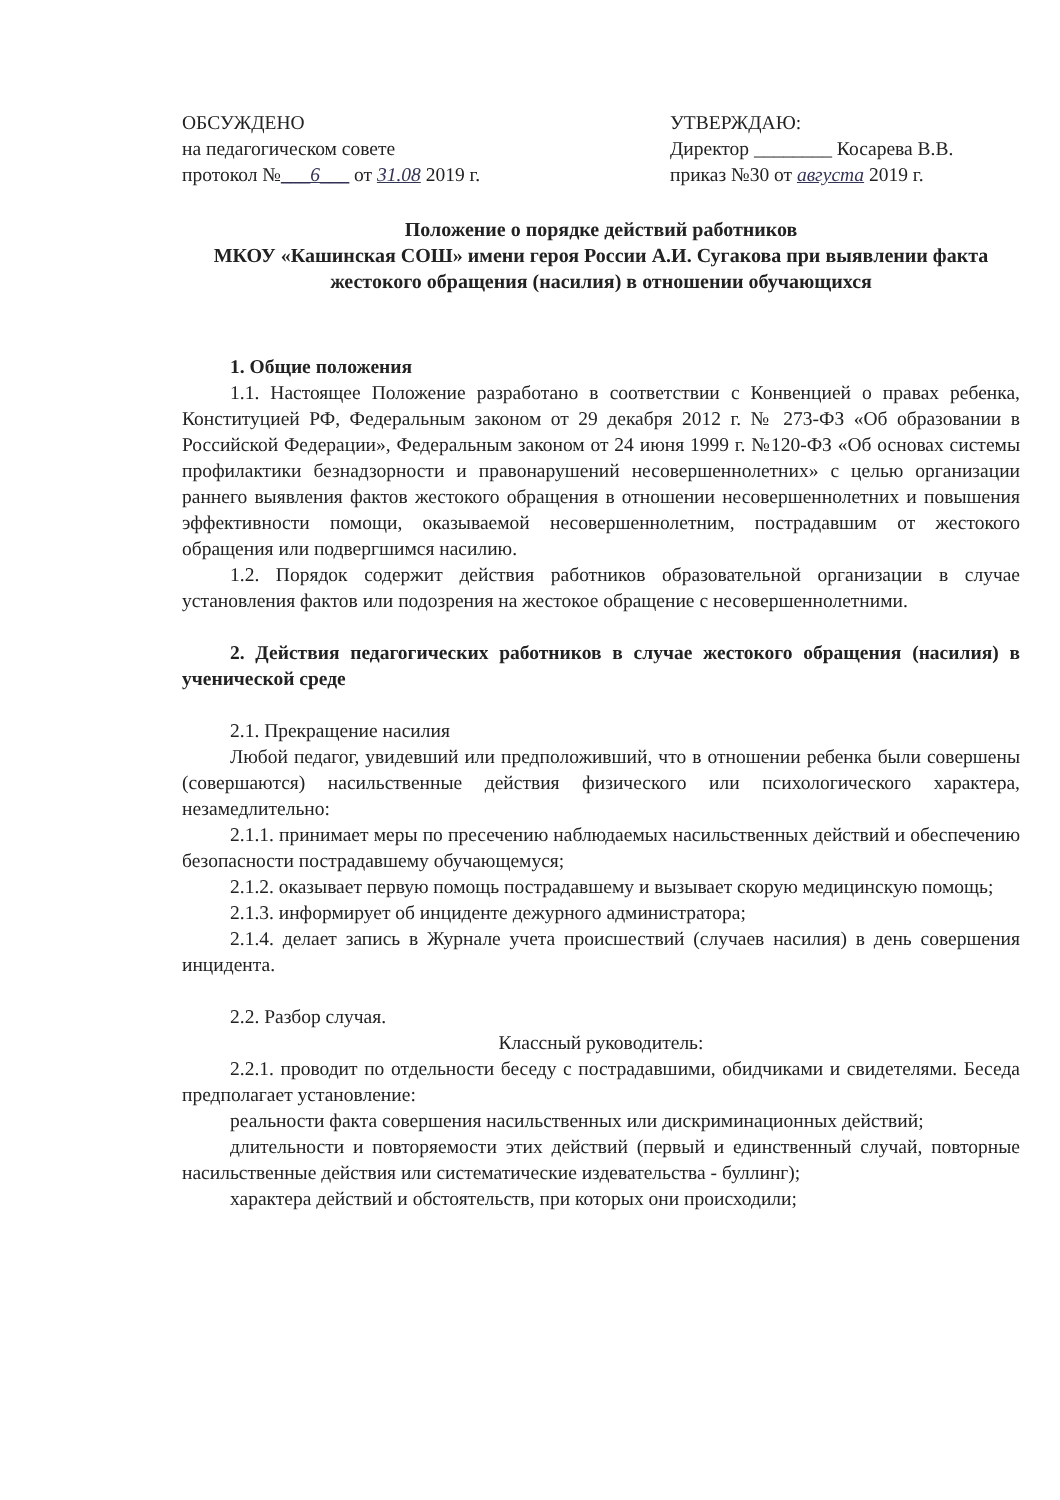ОБСУЖДЕНО
на педагогическом совете
протокол №___6___ от 31.08 2019 г.
УТВЕРЖДАЮ:
Директор ________ Косарева В.В.
приказ №30 от августа 2019 г.
Положение о порядке действий работников
МКОУ «Кашинская СОШ» имени героя России А.И. Сугакова при выявлении факта жестокого обращения (насилия) в отношении обучающихся
1. Общие положения
1.1. Настоящее Положение разработано в соответствии с Конвенцией о правах ребенка, Конституцией РФ, Федеральным законом от 29 декабря 2012 г. № 273-ФЗ «Об образовании в Российской Федерации», Федеральным законом от 24 июня 1999 г. №120-ФЗ «Об основах системы профилактики безнадзорности и правонарушений несовершеннолетних» с целью организации раннего выявления фактов жестокого обращения в отношении несовершеннолетних и повышения эффективности помощи, оказываемой несовершеннолетним, пострадавшим от жестокого обращения или подвергшимся насилию.
1.2. Порядок содержит действия работников образовательной организации в случае установления фактов или подозрения на жестокое обращение с несовершеннолетними.
2. Действия педагогических работников в случае жестокого обращения (насилия) в ученической среде
2.1. Прекращение насилия
Любой педагог, увидевший или предположивший, что в отношении ребенка были совершены (совершаются) насильственные действия физического или психологического характера, незамедлительно:
2.1.1. принимает меры по пресечению наблюдаемых насильственных действий и обеспечению безопасности пострадавшему обучающемуся;
2.1.2. оказывает первую помощь пострадавшему и вызывает скорую медицинскую помощь;
2.1.3. информирует об инциденте дежурного администратора;
2.1.4. делает запись в Журнале учета происшествий (случаев насилия) в день совершения инцидента.
2.2. Разбор случая.
Классный руководитель:
2.2.1. проводит по отдельности беседу с пострадавшими, обидчиками и свидетелями. Беседа предполагает установление:
реальности факта совершения насильственных или дискриминационных действий;
длительности и повторяемости этих действий (первый и единственный случай, повторные насильственные действия или систематические издевательства - буллинг);
характера действий и обстоятельств, при которых они происходили;